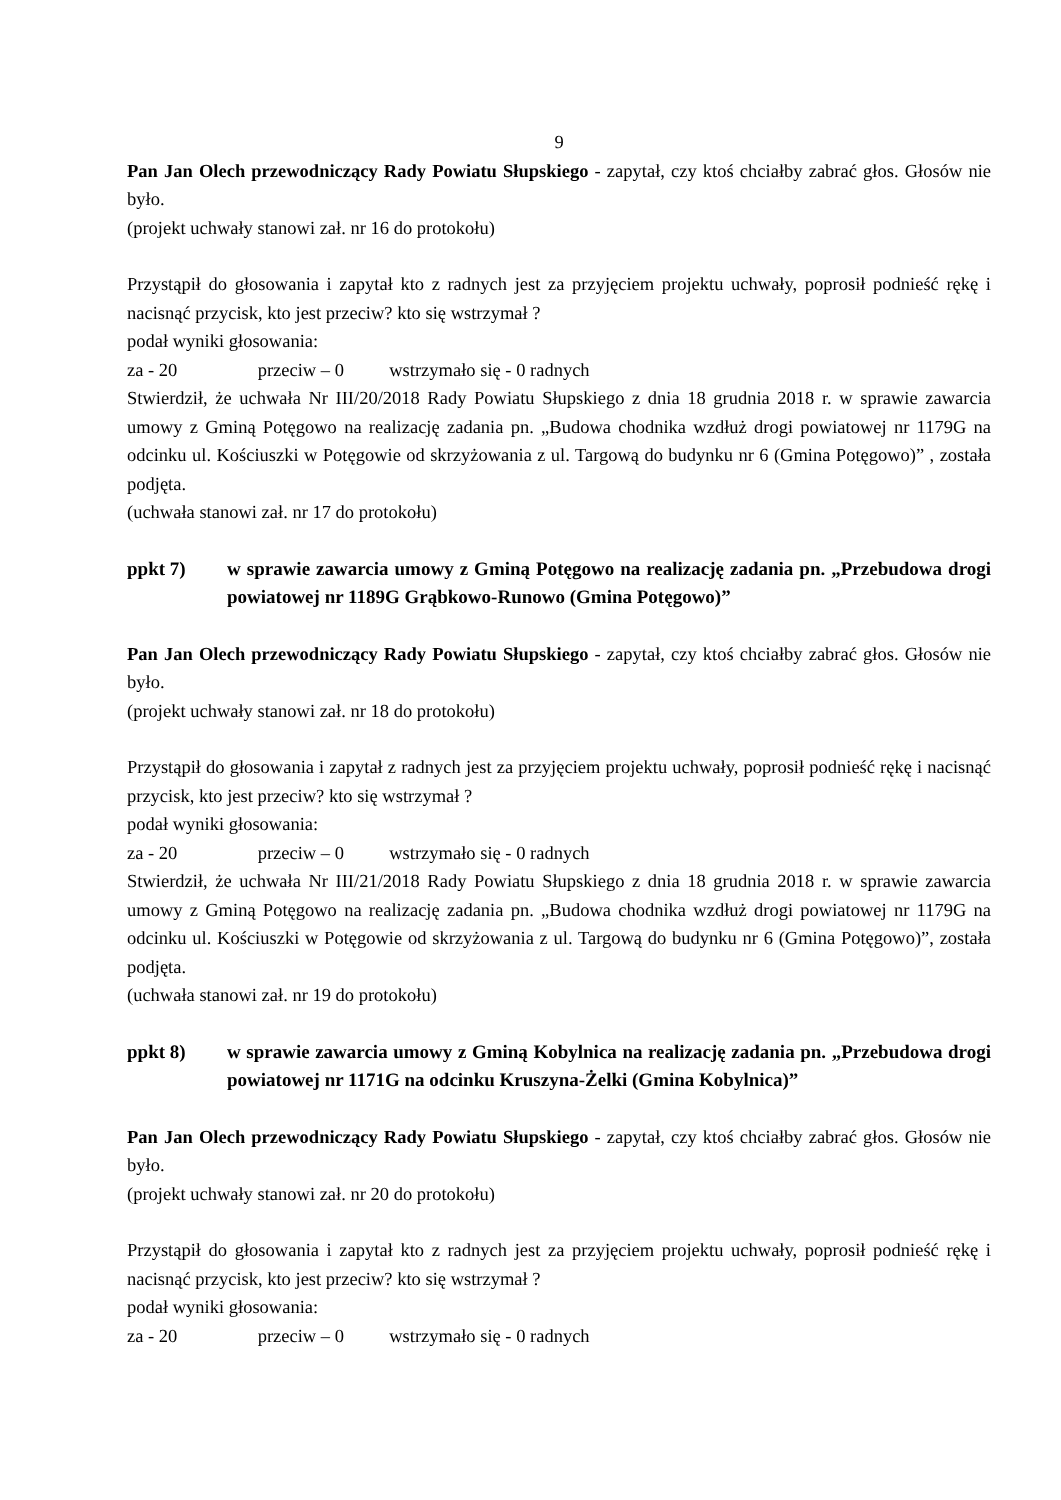9
Pan Jan Olech przewodniczący Rady Powiatu Słupskiego - zapytał, czy ktoś chciałby zabrać głos. Głosów nie było.
(projekt uchwały stanowi zał. nr 16 do protokołu)
Przystąpił do głosowania i zapytał kto z radnych jest za przyjęciem projektu uchwały, poprosił podnieść rękę i nacisnąć przycisk, kto jest przeciw? kto się wstrzymał ?
podał wyniki głosowania:
za - 20 przeciw – 0 wstrzymało się - 0 radnych
Stwierdził, że uchwała Nr III/20/2018 Rady Powiatu Słupskiego z dnia 18 grudnia 2018 r. w sprawie zawarcia umowy z Gminą Potęgowo na realizację zadania pn. „Budowa chodnika wzdłuż drogi powiatowej nr 1179G na odcinku ul. Kościuszki w Potęgowie od skrzyżowania z ul. Targową do budynku nr 6 (Gmina Potęgowo)” , została podjęta.
(uchwała stanowi zał. nr 17 do protokołu)
ppkt 7) w sprawie zawarcia umowy z Gminą Potęgowo na realizację zadania pn. „Przebudowa drogi powiatowej nr 1189G Grąbkowo-Runowo (Gmina Potęgowo)”
Pan Jan Olech przewodniczący Rady Powiatu Słupskiego - zapytał, czy ktoś chciałby zabrać głos. Głosów nie było.
(projekt uchwały stanowi zał. nr 18 do protokołu)
Przystąpił do głosowania i zapytał z radnych jest za przyjęciem projektu uchwały, poprosił podnieść rękę i nacisnąć przycisk, kto jest przeciw? kto się wstrzymał ?
podał wyniki głosowania:
za - 20 przeciw – 0 wstrzymało się - 0 radnych
Stwierdził, że uchwała Nr III/21/2018 Rady Powiatu Słupskiego z dnia 18 grudnia 2018 r. w sprawie zawarcia umowy z Gminą Potęgowo na realizację zadania pn. „Budowa chodnika wzdłuż drogi powiatowej nr 1179G na odcinku ul. Kościuszki w Potęgowie od skrzyżowania z ul. Targową do budynku nr 6 (Gmina Potęgowo)”, została podjęta.
(uchwała stanowi zał. nr 19 do protokołu)
ppkt 8) w sprawie zawarcia umowy z Gminą Kobylnica na realizację zadania pn. „Przebudowa drogi powiatowej nr 1171G na odcinku Kruszyna-Żelki (Gmina Kobylnica)”
Pan Jan Olech przewodniczący Rady Powiatu Słupskiego - zapytał, czy ktoś chciałby zabrać głos. Głosów nie było.
(projekt uchwały stanowi zał. nr 20 do protokołu)
Przystąpił do głosowania i zapytał kto z radnych jest za przyjęciem projektu uchwały, poprosił podnieść rękę i nacisnąć przycisk, kto jest przeciw? kto się wstrzymał ?
podał wyniki głosowania:
za - 20 przeciw – 0 wstrzymało się - 0 radnych